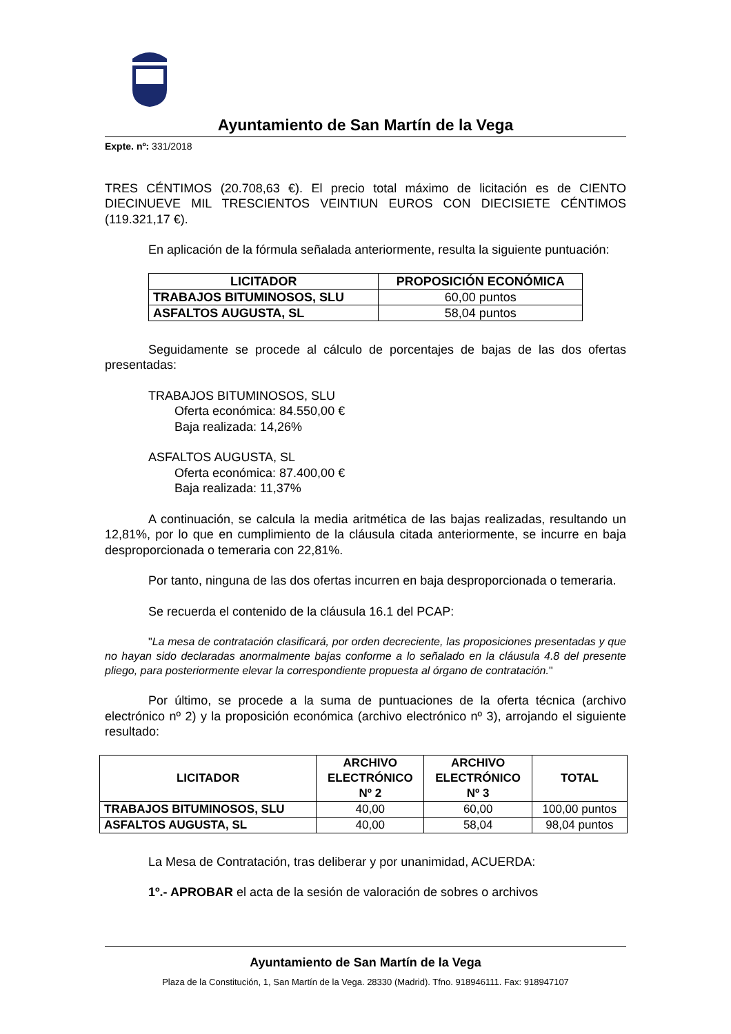Ayuntamiento de San Martín de la Vega
Expte. nº: 331/2018
TRES CÉNTIMOS (20.708,63 €). El precio total máximo de licitación es de CIENTO DIECINUEVE MIL TRESCIENTOS VEINTIUN EUROS CON DIECISIETE CÉNTIMOS (119.321,17 €).
En aplicación de la fórmula señalada anteriormente, resulta la siguiente puntuación:
| LICITADOR | PROPOSICIÓN ECONÓMICA |
| --- | --- |
| TRABAJOS BITUMINOSOS, SLU | 60,00 puntos |
| ASFALTOS AUGUSTA, SL | 58,04 puntos |
Seguidamente se procede al cálculo de porcentajes de bajas de las dos ofertas presentadas:
TRABAJOS BITUMINOSOS, SLU
Oferta económica: 84.550,00 €
Baja realizada: 14,26%
ASFALTOS AUGUSTA, SL
Oferta económica: 87.400,00 €
Baja realizada: 11,37%
A continuación, se calcula la media aritmética de las bajas realizadas, resultando un 12,81%, por lo que en cumplimiento de la cláusula citada anteriormente, se incurre en baja desproporcionada o temeraria con 22,81%.
Por tanto, ninguna de las dos ofertas incurren en baja desproporcionada o temeraria.
Se recuerda el contenido de la cláusula 16.1 del PCAP:
"La mesa de contratación clasificará, por orden decreciente, las proposiciones presentadas y que no hayan sido declaradas anormalmente bajas conforme a lo señalado en la cláusula 4.8 del presente pliego, para posteriormente elevar la correspondiente propuesta al órgano de contratación."
Por último, se procede a la suma de puntuaciones de la oferta técnica (archivo electrónico nº 2) y la proposición económica (archivo electrónico nº 3), arrojando el siguiente resultado:
| LICITADOR | ARCHIVO ELECTRÓNICO Nº 2 | ARCHIVO ELECTRÓNICO Nº 3 | TOTAL |
| --- | --- | --- | --- |
| TRABAJOS BITUMINOSOS, SLU | 40,00 | 60,00 | 100,00 puntos |
| ASFALTOS AUGUSTA, SL | 40,00 | 58,04 | 98,04 puntos |
La Mesa de Contratación, tras deliberar y por unanimidad, ACUERDA:
1º.- APROBAR el acta de la sesión de valoración de sobres o archivos
Ayuntamiento de San Martín de la Vega
Plaza de la Constitución, 1, San Martín de la Vega. 28330 (Madrid). Tfno. 918946111. Fax: 918947107